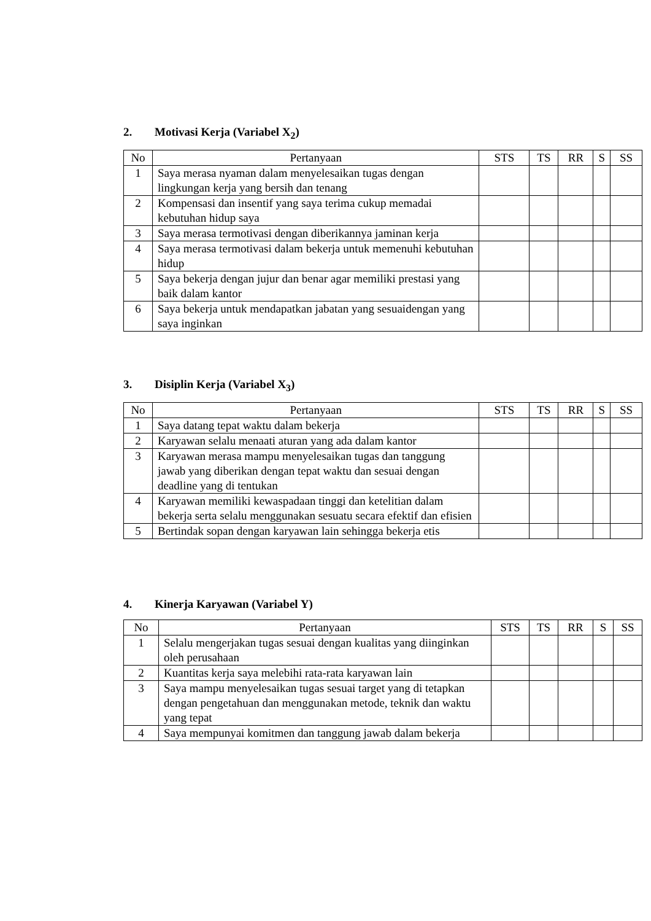2. Motivasi Kerja (Variabel X<sub>2</sub>)
| No | Pertanyaan | STS | TS | RR | S | SS |
| --- | --- | --- | --- | --- | --- | --- |
| 1 | Saya merasa nyaman dalam menyelesaikan tugas dengan lingkungan kerja yang bersih dan tenang | | | | | |
| 2 | Kompensasi dan insentif yang saya terima cukup memadai kebutuhan hidup saya | | | | | |
| 3 | Saya merasa termotivasi dengan diberikannya jaminan kerja | | | | | |
| 4 | Saya merasa termotivasi dalam bekerja untuk memenuhi kebutuhan hidup | | | | | |
| 5 | Saya bekerja dengan jujur dan benar agar memiliki prestasi yang baik dalam kantor | | | | | |
| 6 | Saya bekerja untuk mendapatkan jabatan yang sesuaidengan yang saya inginkan | | | | | |
3. Disiplin Kerja (Variabel X<sub>3</sub>)
| No | Pertanyaan | STS | TS | RR | S | SS |
| --- | --- | --- | --- | --- | --- | --- |
| 1 | Saya datang tepat waktu dalam bekerja | | | | | |
| 2 | Karyawan selalu menaati aturan yang ada dalam kantor | | | | | |
| 3 | Karyawan merasa mampu menyelesaikan tugas dan tanggung jawab yang diberikan dengan tepat waktu dan sesuai dengan deadline yang di tentukan | | | | | |
| 4 | Karyawan memiliki kewaspadaan tinggi dan ketelitian dalam bekerja serta selalu menggunakan sesuatu secara efektif dan efisien | | | | | |
| 5 | Bertindak sopan dengan karyawan lain sehingga bekerja etis | | | | | |
4. Kinerja Karyawan (Variabel Y)
| No | Pertanyaan | STS | TS | RR | S | SS |
| --- | --- | --- | --- | --- | --- | --- |
| 1 | Selalu mengerjakan tugas sesuai dengan kualitas yang diinginkan oleh perusahaan | | | | | |
| 2 | Kuantitas kerja saya melebihi rata-rata karyawan lain | | | | | |
| 3 | Saya mampu menyelesaikan tugas sesuai target yang di tetapkan dengan pengetahuan dan menggunakan metode, teknik dan waktu yang tepat | | | | | |
| 4 | Saya mempunyai komitmen dan tanggung jawab dalam bekerja | | | | | |